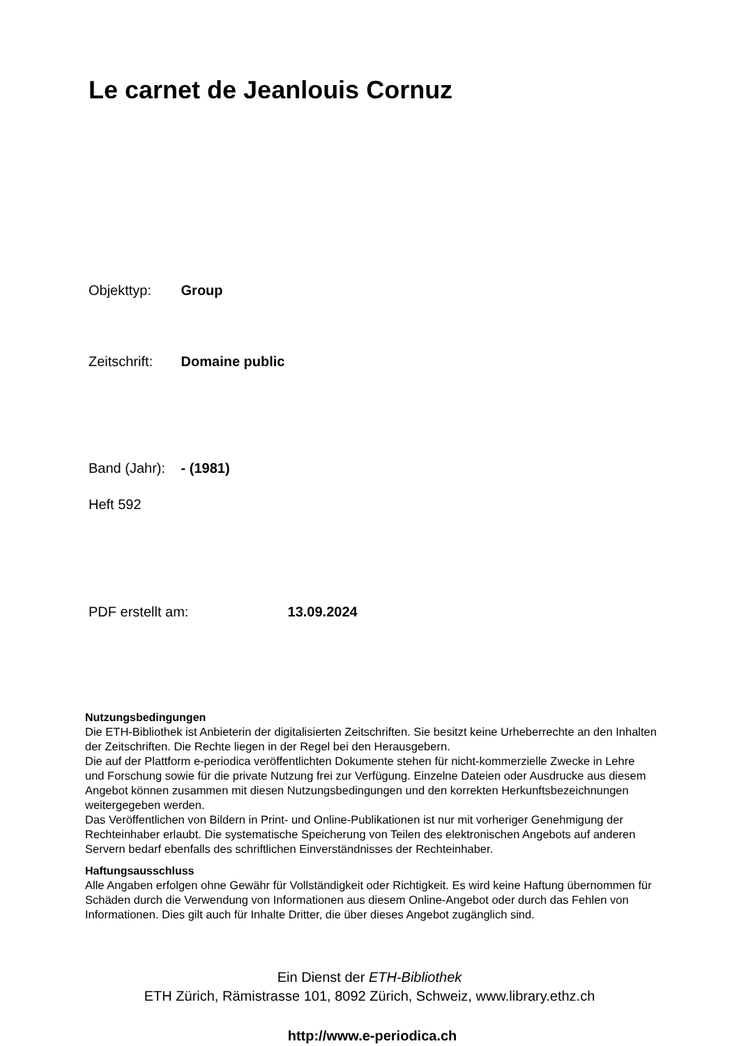Le carnet de Jeanlouis Cornuz
Objekttyp: Group
Zeitschrift: Domaine public
Band (Jahr): - (1981)
Heft 592
PDF erstellt am: 13.09.2024
Nutzungsbedingungen
Die ETH-Bibliothek ist Anbieterin der digitalisierten Zeitschriften. Sie besitzt keine Urheberrechte an den Inhalten der Zeitschriften. Die Rechte liegen in der Regel bei den Herausgebern.
Die auf der Plattform e-periodica veröffentlichten Dokumente stehen für nicht-kommerzielle Zwecke in Lehre und Forschung sowie für die private Nutzung frei zur Verfügung. Einzelne Dateien oder Ausdrucke aus diesem Angebot können zusammen mit diesen Nutzungsbedingungen und den korrekten Herkunftsbezeichnungen weitergegeben werden.
Das Veröffentlichen von Bildern in Print- und Online-Publikationen ist nur mit vorheriger Genehmigung der Rechteinhaber erlaubt. Die systematische Speicherung von Teilen des elektronischen Angebots auf anderen Servern bedarf ebenfalls des schriftlichen Einverständnisses der Rechteinhaber.
Haftungsausschluss
Alle Angaben erfolgen ohne Gewähr für Vollständigkeit oder Richtigkeit. Es wird keine Haftung übernommen für Schäden durch die Verwendung von Informationen aus diesem Online-Angebot oder durch das Fehlen von Informationen. Dies gilt auch für Inhalte Dritter, die über dieses Angebot zugänglich sind.
Ein Dienst der ETH-Bibliothek
ETH Zürich, Rämistrasse 101, 8092 Zürich, Schweiz, www.library.ethz.ch
http://www.e-periodica.ch